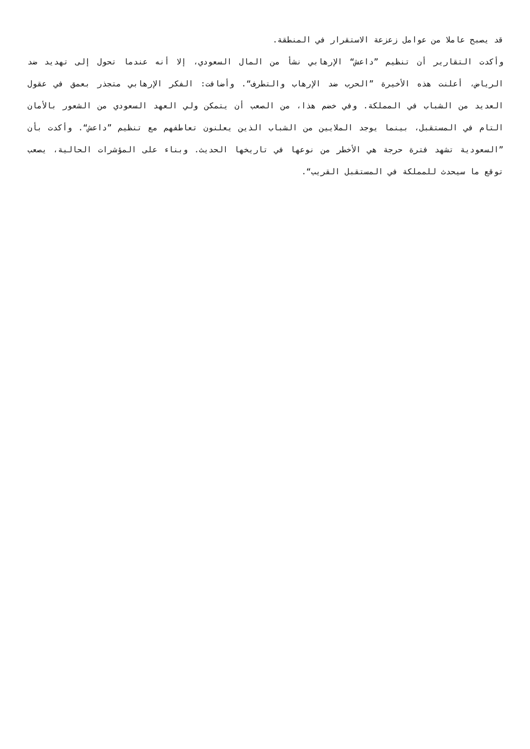قد يصبح عاملا من عوامل زعزعة الاستقرار في المنطقة.
وأكدت التقارير أن تنظيم ”داعش“ الإرهابي نشأ من المال السعودي، إلا أنه عندما تحول إلى تهديد ضد الرياض، أعلنت هذه الأخيرة ”الحرب ضد الإرهاب والتطرف“. وأضافت: الفكر الإرهابي متجذر بعمق في عقول العديد من الشباب في المملكة. وفي خضم هذا، من الصعب أن يتمكن ولي العهد السعودي من الشعور بالأمان التام في المستقبل، بينما يوجد الملايين من الشباب الذين يعلنون تعاطفهم مع تنظيم ”داعش“. وأكدت بأن ”السعودية تشهد فترة حرجة هي الأخطر من نوعها في تاريخها الحديث. وبناء على المؤشرات الحالية، يصعب توقع ما سيحدث للمملكة في المستقبل القريب“.